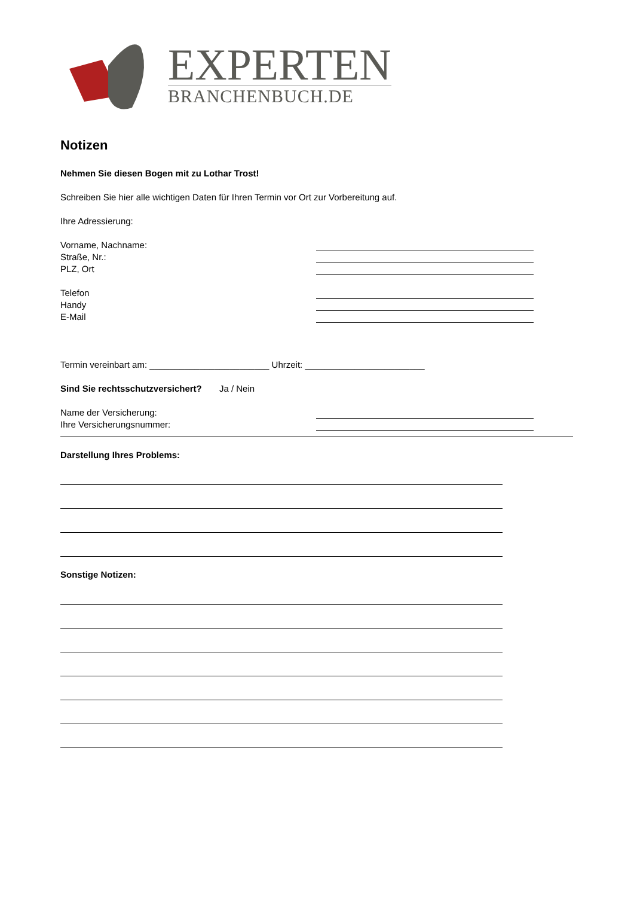EXPERTEN
BRANCHENBUCH.DE
Notizen
Nehmen Sie diesen Bogen mit zu Lothar Trost!
Schreiben Sie hier alle wichtigen Daten für Ihren Termin vor Ort zur Vorbereitung auf.
Ihre Adressierung:
Vorname, Nachname:
Straße, Nr.:
PLZ, Ort
Telefon
Handy
E-Mail
Termin vereinbart am: ________________________ Uhrzeit: ________________________
Sind Sie rechtsschutzversichert? Ja / Nein
Name der Versicherung:
Ihre Versicherungsnummer:
Darstellung Ihres Problems:
Sonstige Notizen: